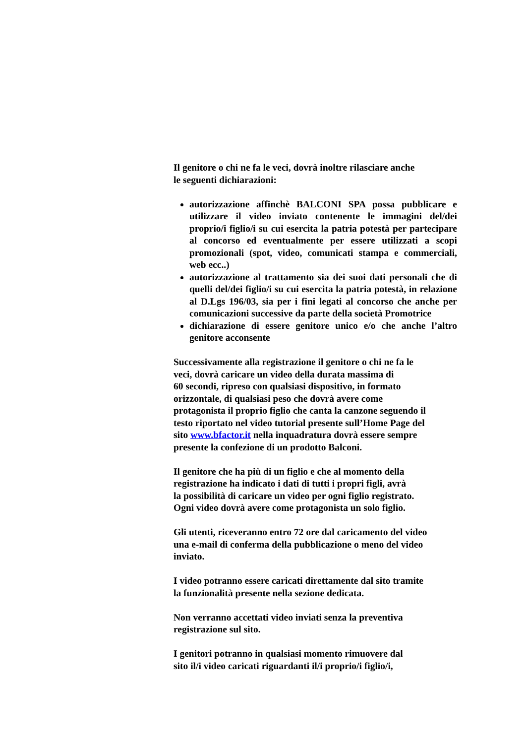Il genitore o chi ne fa le veci, dovrà inoltre rilasciare anche
le seguenti dichiarazioni:
autorizzazione affinchè BALCONI SPA possa pubblicare e utilizzare il video inviato contenente le immagini del/dei proprio/i figlio/i su cui esercita la patria potestà per partecipare al concorso ed eventualmente per essere utilizzati a scopi promozionali (spot, video, comunicati stampa e commerciali, web ecc..)
autorizzazione al trattamento sia dei suoi dati personali che di quelli del/dei figlio/i su cui esercita la patria potestà, in relazione al D.Lgs 196/03, sia per i fini legati al concorso che anche per comunicazioni successive da parte della società Promotrice
dichiarazione di essere genitore unico e/o che anche l’altro genitore acconsente
Successivamente alla registrazione il genitore o chi ne fa le
veci, dovrà caricare un video della durata massima di
60 secondi, ripreso con qualsiasi dispositivo, in formato
orizzontale, di qualsiasi peso che dovrà avere come
protagonista il proprio figlio che canta la canzone seguendo il
testo riportato nel video tutorial presente sull’Home Page del
sito www.bfactor.it nella inquadratura dovrà essere sempre
presente la confezione di un prodotto Balconi.
Il genitore che ha più di un figlio e che al momento della
registrazione ha indicato i dati di tutti i propri figli, avrà
la possibilità di caricare un video per ogni figlio registrato.
Ogni video dovrà avere come protagonista un solo figlio.
Gli utenti, riceveranno entro 72 ore dal caricamento del video
una e-mail di conferma della pubblicazione o meno del video
inviato.
I video potranno essere caricati direttamente dal sito tramite
la funzionalità presente nella sezione dedicata.
Non verranno accettati video inviati senza la preventiva
registrazione sul sito.
I genitori potranno in qualsiasi momento rimuovere dal
sito il/i video caricati riguardanti il/i proprio/i figlio/i,